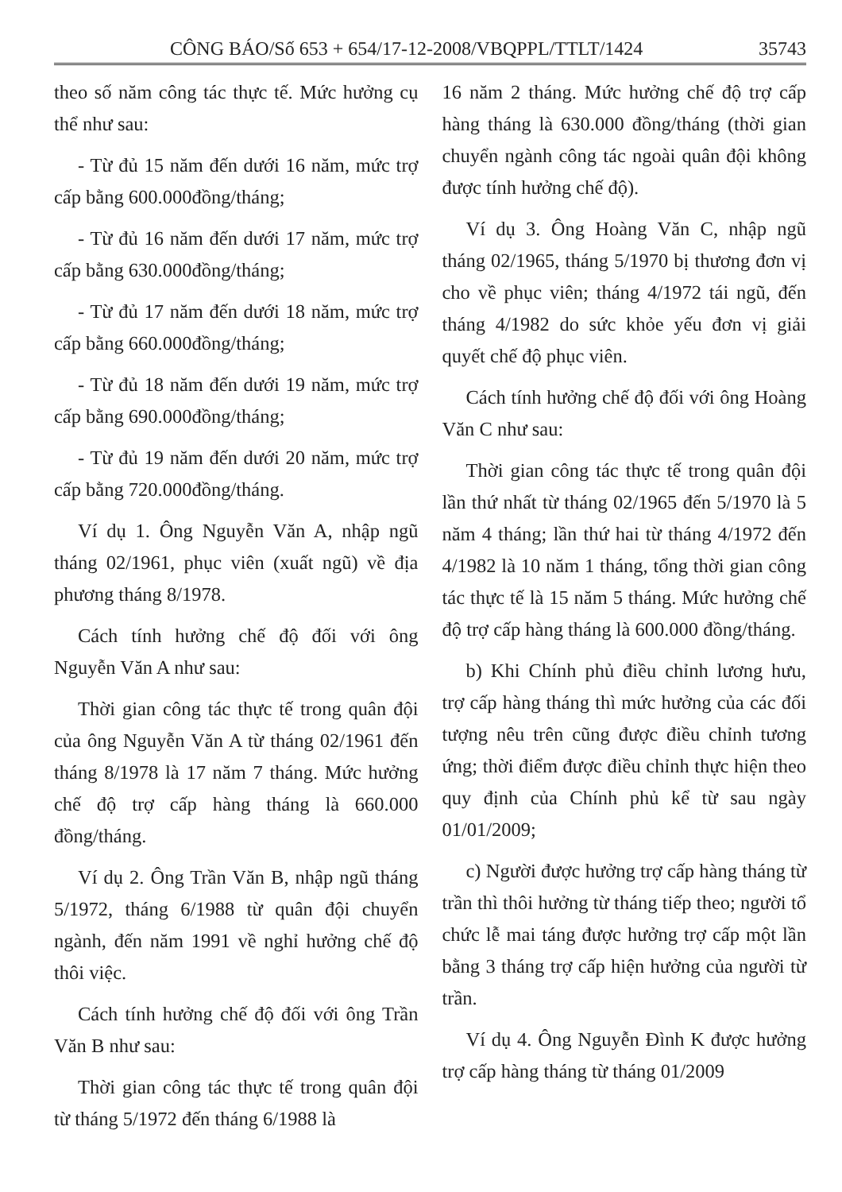CÔNG BÁO/Số 653 + 654/17-12-2008/VBQPPL/TTLT/1424 35743
theo số năm công tác thực tế. Mức hưởng cụ thể như sau:
- Từ đủ 15 năm đến dưới 16 năm, mức trợ cấp bằng 600.000đồng/tháng;
- Từ đủ 16 năm đến dưới 17 năm, mức trợ cấp bằng 630.000đồng/tháng;
- Từ đủ 17 năm đến dưới 18 năm, mức trợ cấp bằng 660.000đồng/tháng;
- Từ đủ 18 năm đến dưới 19 năm, mức trợ cấp bằng 690.000đồng/tháng;
- Từ đủ 19 năm đến dưới 20 năm, mức trợ cấp bằng 720.000đồng/tháng.
Ví dụ 1. Ông Nguyễn Văn A, nhập ngũ tháng 02/1961, phục viên (xuất ngũ) về địa phương tháng 8/1978.
Cách tính hưởng chế độ đối với ông Nguyễn Văn A như sau:
Thời gian công tác thực tế trong quân đội của ông Nguyễn Văn A từ tháng 02/1961 đến tháng 8/1978 là 17 năm 7 tháng. Mức hưởng chế độ trợ cấp hàng tháng là 660.000 đồng/tháng.
Ví dụ 2. Ông Trần Văn B, nhập ngũ tháng 5/1972, tháng 6/1988 từ quân đội chuyển ngành, đến năm 1991 về nghỉ hưởng chế độ thôi việc.
Cách tính hưởng chế độ đối với ông Trần Văn B như sau:
Thời gian công tác thực tế trong quân đội từ tháng 5/1972 đến tháng 6/1988 là
16 năm 2 tháng. Mức hưởng chế độ trợ cấp hàng tháng là 630.000 đồng/tháng (thời gian chuyển ngành công tác ngoài quân đội không được tính hưởng chế độ).
Ví dụ 3. Ông Hoàng Văn C, nhập ngũ tháng 02/1965, tháng 5/1970 bị thương đơn vị cho về phục viên; tháng 4/1972 tái ngũ, đến tháng 4/1982 do sức khỏe yếu đơn vị giải quyết chế độ phục viên.
Cách tính hưởng chế độ đối với ông Hoàng Văn C như sau:
Thời gian công tác thực tế trong quân đội lần thứ nhất từ tháng 02/1965 đến 5/1970 là 5 năm 4 tháng; lần thứ hai từ tháng 4/1972 đến 4/1982 là 10 năm 1 tháng, tổng thời gian công tác thực tế là 15 năm 5 tháng. Mức hưởng chế độ trợ cấp hàng tháng là 600.000 đồng/tháng.
b) Khi Chính phủ điều chỉnh lương hưu, trợ cấp hàng tháng thì mức hưởng của các đối tượng nêu trên cũng được điều chỉnh tương ứng; thời điểm được điều chỉnh thực hiện theo quy định của Chính phủ kể từ sau ngày 01/01/2009;
c) Người được hưởng trợ cấp hàng tháng từ trần thì thôi hưởng từ tháng tiếp theo; người tổ chức lễ mai táng được hưởng trợ cấp một lần bằng 3 tháng trợ cấp hiện hưởng của người từ trần.
Ví dụ 4. Ông Nguyễn Đình K được hưởng trợ cấp hàng tháng từ tháng 01/2009